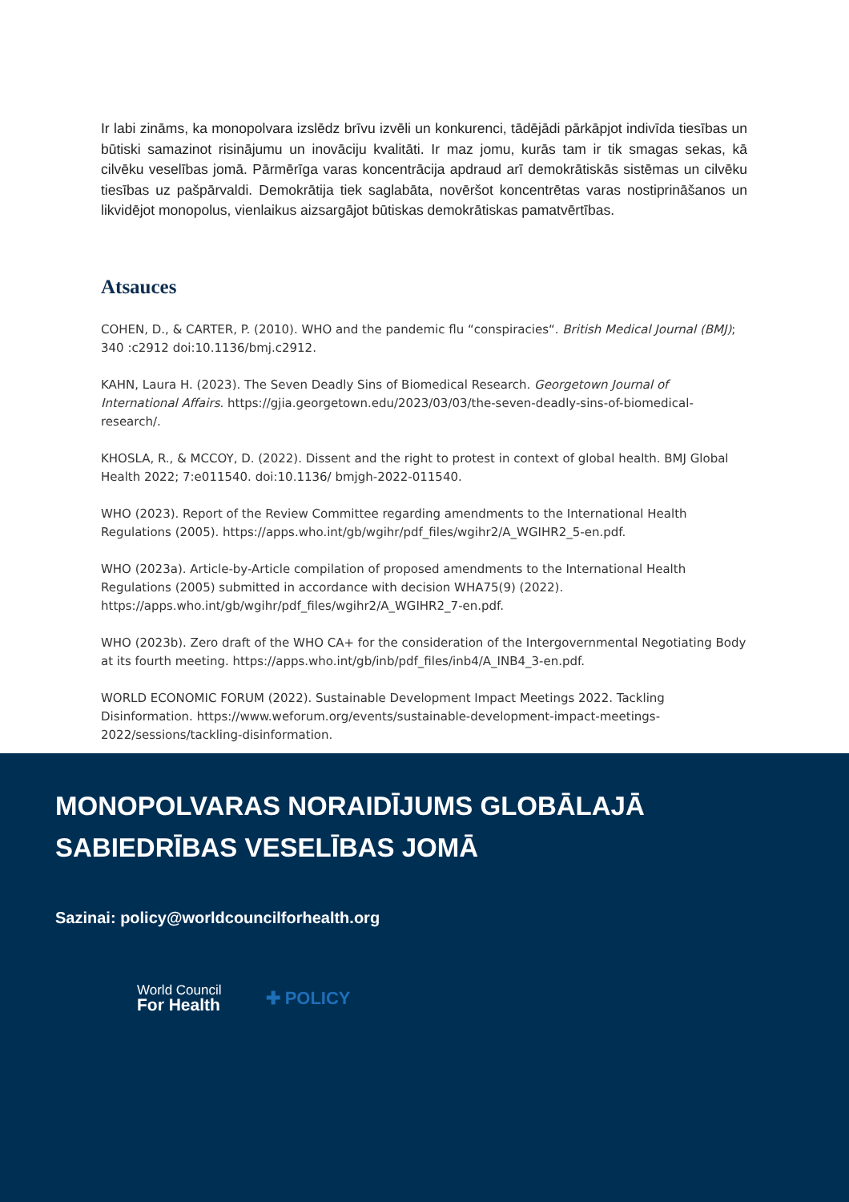Ir labi zināms, ka monopolvara izslēdz brīvu izvēli un konkurenci, tādējādi pārkāpjot indivīda tiesības un būtiski samazinot risinājumu un inovāciju kvalitāti. Ir maz jomu, kurās tam ir tik smagas sekas, kā cilvēku veselības jomā. Pārmērīga varas koncentrācija apdraud arī demokrātiskās sistēmas un cilvēku tiesības uz pašpārvaldi. Demokrātija tiek saglabāta, novēršot koncentrētas varas nostiprināšanos un likvidējot monopolus, vienlaikus aizsargājot būtiskas demokrātiskas pamatvērtības.
Atsauces
COHEN, D., & CARTER, P. (2010). WHO and the pandemic flu “conspiracies“. British Medical Journal (BMJ); 340 :c2912 doi:10.1136/bmj.c2912.
KAHN, Laura H. (2023). The Seven Deadly Sins of Biomedical Research. Georgetown Journal of International Affairs. https://gjia.georgetown.edu/2023/03/03/the-seven-deadly-sins-of-biomedical-research/.
KHOSLA, R., & MCCOY, D. (2022). Dissent and the right to protest in context of global health. BMJ Global Health 2022; 7:e011540. doi:10.1136/ bmjgh-2022-011540.
WHO (2023). Report of the Review Committee regarding amendments to the International Health Regulations (2005). https://apps.who.int/gb/wgihr/pdf_files/wgihr2/A_WGIHR2_5-en.pdf.
WHO (2023a). Article-by-Article compilation of proposed amendments to the International Health Regulations (2005) submitted in accordance with decision WHA75(9) (2022). https://apps.who.int/gb/wgihr/pdf_files/wgihr2/A_WGIHR2_7-en.pdf.
WHO (2023b). Zero draft of the WHO CA+ for the consideration of the Intergovernmental Negotiating Body at its fourth meeting. https://apps.who.int/gb/inb/pdf_files/inb4/A_INB4_3-en.pdf.
WORLD ECONOMIC FORUM (2022). Sustainable Development Impact Meetings 2022. Tackling Disinformation. https://www.weforum.org/events/sustainable-development-impact-meetings-2022/sessions/tackling-disinformation.
MONOPOLVARAS NORAIDĪJUMS GLOBĀLAJĀ SABIEDRĪBAS VESELĪBAS JOMĀ
Sazinai: policy@worldcouncilforhealth.org
World Council
For Health
✚ POLICY